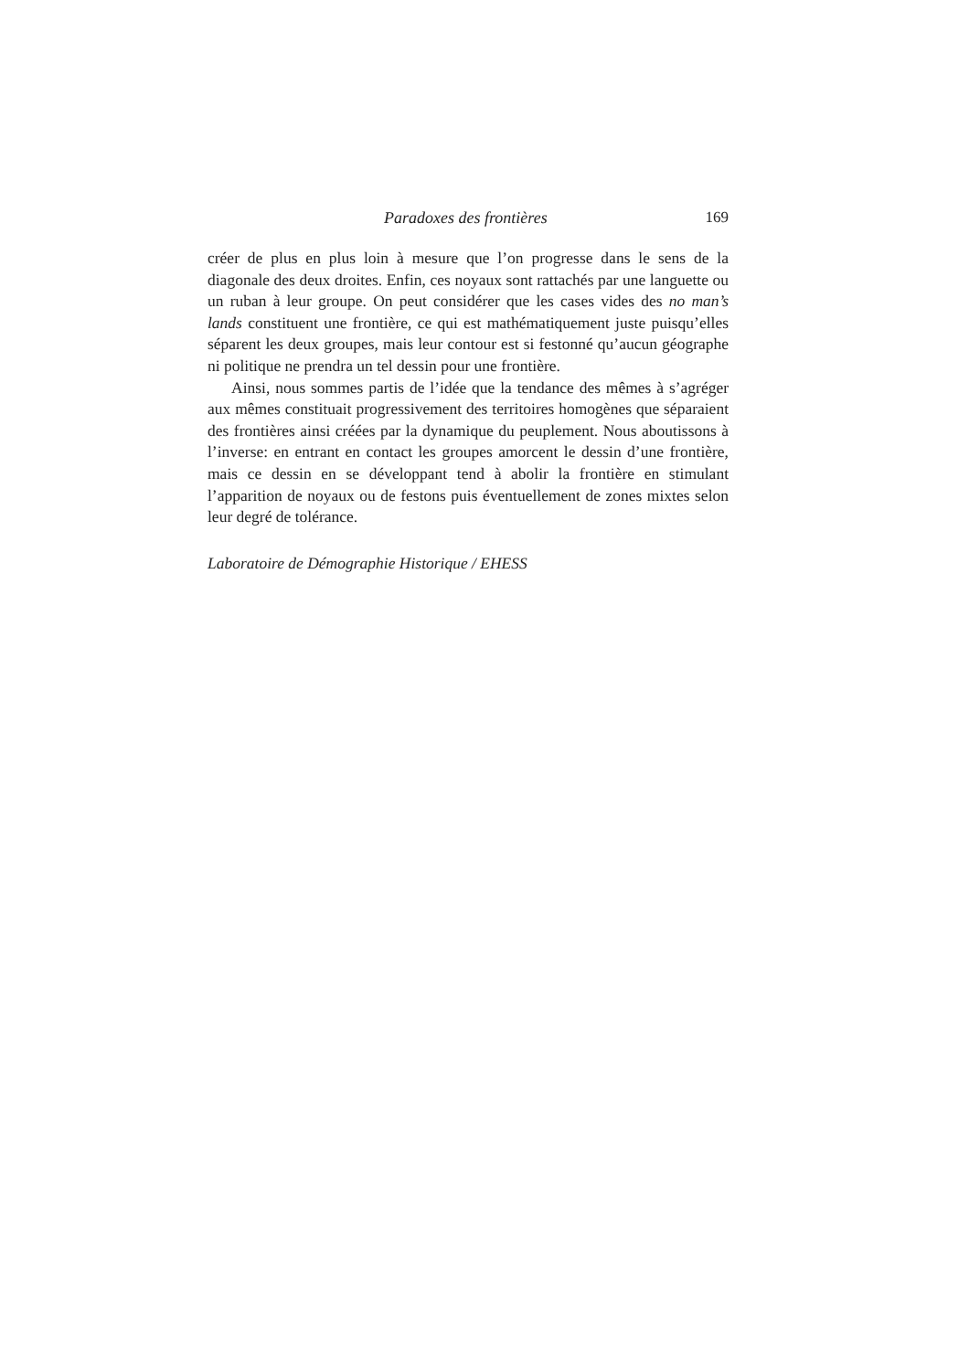Paradoxes des frontières 169
créer de plus en plus loin à mesure que l’on progresse dans le sens de la diagonale des deux droites. Enfin, ces noyaux sont rattachés par une languette ou un ruban à leur groupe. On peut considérer que les cases vides des no man’s lands constituent une frontière, ce qui est mathématiquement juste puisqu’elles séparent les deux groupes, mais leur contour est si festonné qu’aucun géographe ni politique ne prendra un tel dessin pour une frontière.
Ainsi, nous sommes partis de l’idée que la tendance des mêmes à s’agréger aux mêmes constituait progressivement des territoires homogènes que séparaient des frontières ainsi créées par la dynamique du peuplement. Nous aboutissons à l’inverse: en entrant en contact les groupes amorcent le dessin d’une frontière, mais ce dessin en se développant tend à abolir la frontière en stimulant l’apparition de noyaux ou de festons puis éventuellement de zones mixtes selon leur degré de tolérance.
Laboratoire de Démographie Historique / EHESS